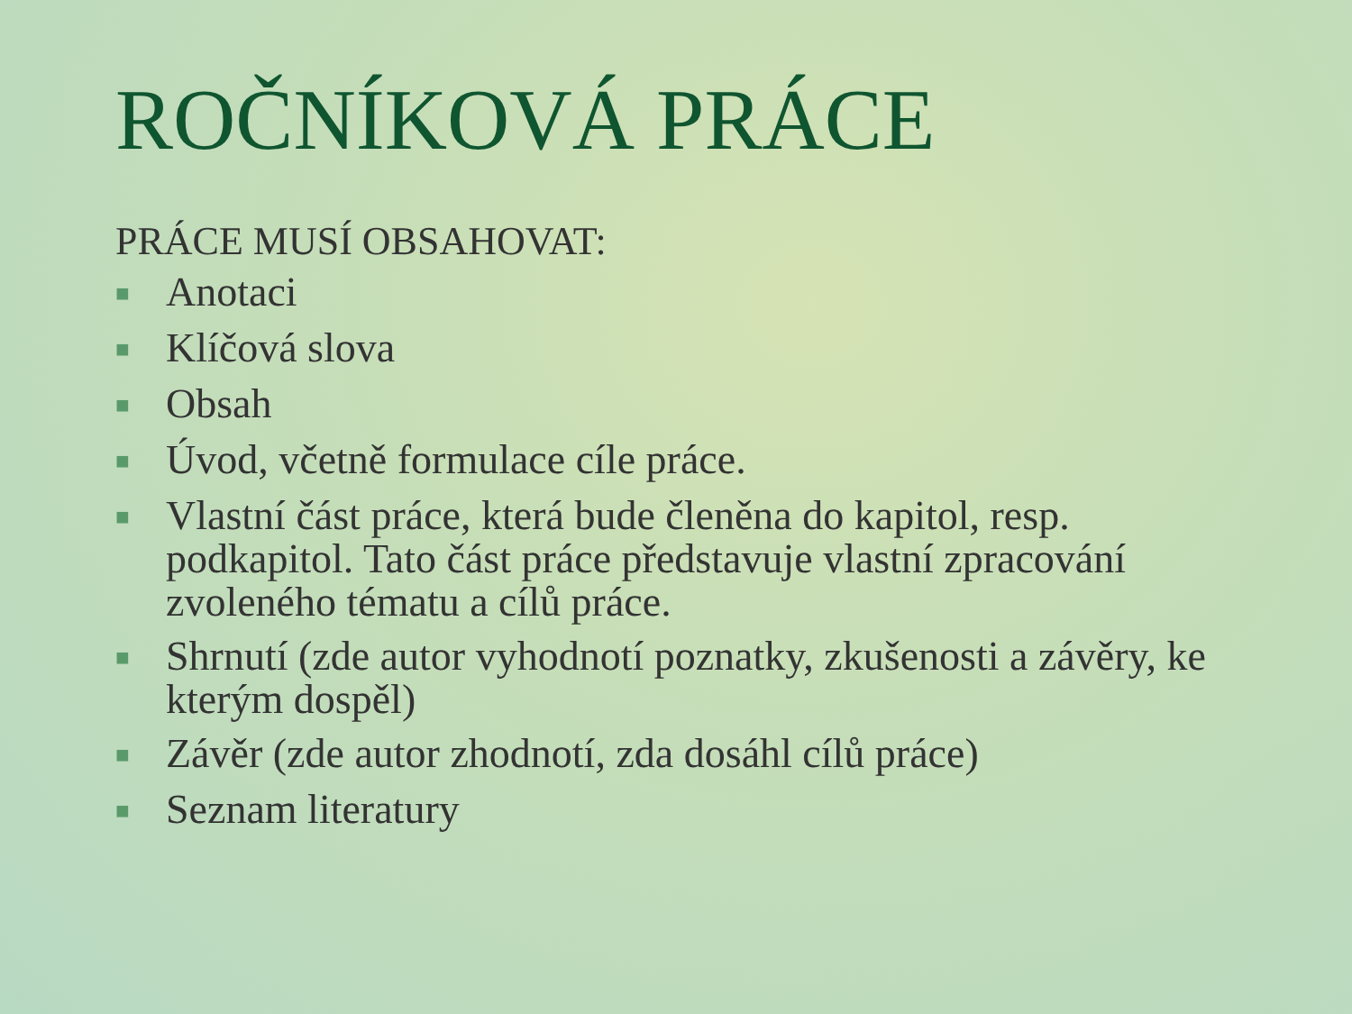ROČNÍKOVÁ PRÁCE
PRÁCE MUSÍ OBSAHOVAT:
■ Anotaci
■ Klíčová slova
■ Obsah
■ Úvod, včetně formulace cíle práce.
■ Vlastní část práce, která bude členěna do kapitol, resp. podkapitol. Tato část práce představuje vlastní zpracování zvoleného tématu a cílů práce.
■ Shrnutí (zde autor vyhodnotí poznatky, zkušenosti a závěry, ke kterým dospěl)
■ Závěr (zde autor zhodnotí, zda dosáhl cílů práce)
■ Seznam literatury